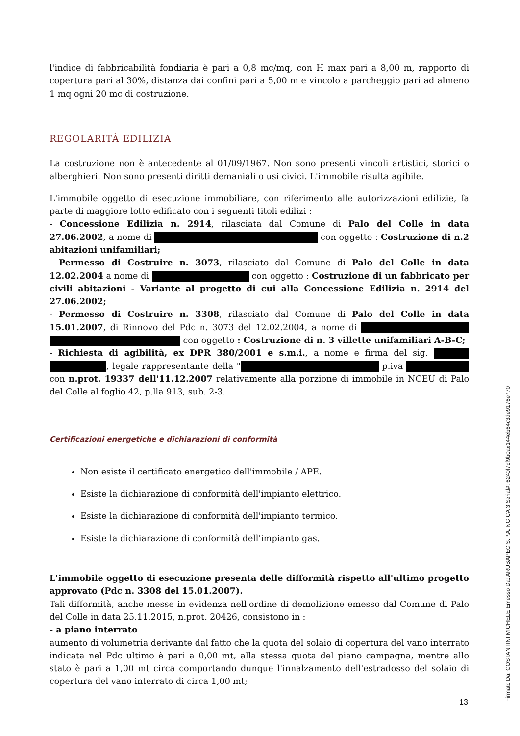l'indice di fabbricabilità fondiaria è pari a 0,8 mc/mq, con H max pari a 8,00 m, rapporto di copertura pari al 30%, distanza dai confini pari a 5,00 m e vincolo a parcheggio pari ad almeno 1 mq ogni 20 mc di costruzione.
REGOLARITÀ EDILIZIA
La costruzione non è antecedente al 01/09/1967. Non sono presenti vincoli artistici, storici o alberghieri. Non sono presenti diritti demaniali o usi civici. L'immobile risulta agibile.
L'immobile oggetto di esecuzione immobiliare, con riferimento alle autorizzazioni edilizie, fa parte di maggiore lotto edificato con i seguenti titoli edilizi :
- Concessione Edilizia n. 2914, rilasciata dal Comune di Palo del Colle in data 27.06.2002, a nome di con oggetto : Costruzione di n.2 abitazioni unifamiliari;
- Permesso di Costruire n. 3073, rilasciato dal Comune di Palo del Colle in data 12.02.2004 a nome di con oggetto : Costruzione di un fabbricato per civili abitazioni - Variante al progetto di cui alla Concessione Edilizia n. 2914 del 27.06.2002;
- Permesso di Costruire n. 3308, rilasciato dal Comune di Palo del Colle in data 15.01.2007, di Rinnovo del Pdc n. 3073 del 12.02.2004, a nome di con oggetto : Costruzione di n. 3 villette unifamiliari A-B-C;
- Richiesta di agibilità, ex DPR 380/2001 e s.m.i., a nome e firma del sig. , legale rappresentante della " p.iva con n.prot. 19337 dell'11.12.2007 relativamente alla porzione di immobile in NCEU di Palo del Colle al foglio 42, p.lla 913, sub. 2-3.
Certificazioni energetiche e dichiarazioni di conformità
Non esiste il certificato energetico dell'immobile / APE.
Esiste la dichiarazione di conformità dell'impianto elettrico.
Esiste la dichiarazione di conformità dell'impianto termico.
Esiste la dichiarazione di conformità dell'impianto gas.
L'immobile oggetto di esecuzione presenta delle difformità rispetto all'ultimo progetto approvato (Pdc n. 3308 del 15.01.2007).
Tali difformità, anche messe in evidenza nell'ordine di demolizione emesso dal Comune di Palo del Colle in data 25.11.2015, n.prot. 20426, consistono in :
- a piano interrato
aumento di volumetria derivante dal fatto che la quota del solaio di copertura del vano interrato indicata nel Pdc ultimo è pari a 0,00 mt, alla stessa quota del piano campagna, mentre allo stato è pari a 1,00 mt circa comportando dunque l'innalzamento dell'estradosso del solaio di copertura del vano interrato di circa 1,00 mt;
13 Firmato Da: COSTANTINI MICHELE Emesso Da: ARUBAPEC S.P.A. NG CA 3 Serial#: 6240f7cf9b0ae144eb64c3de9176e770